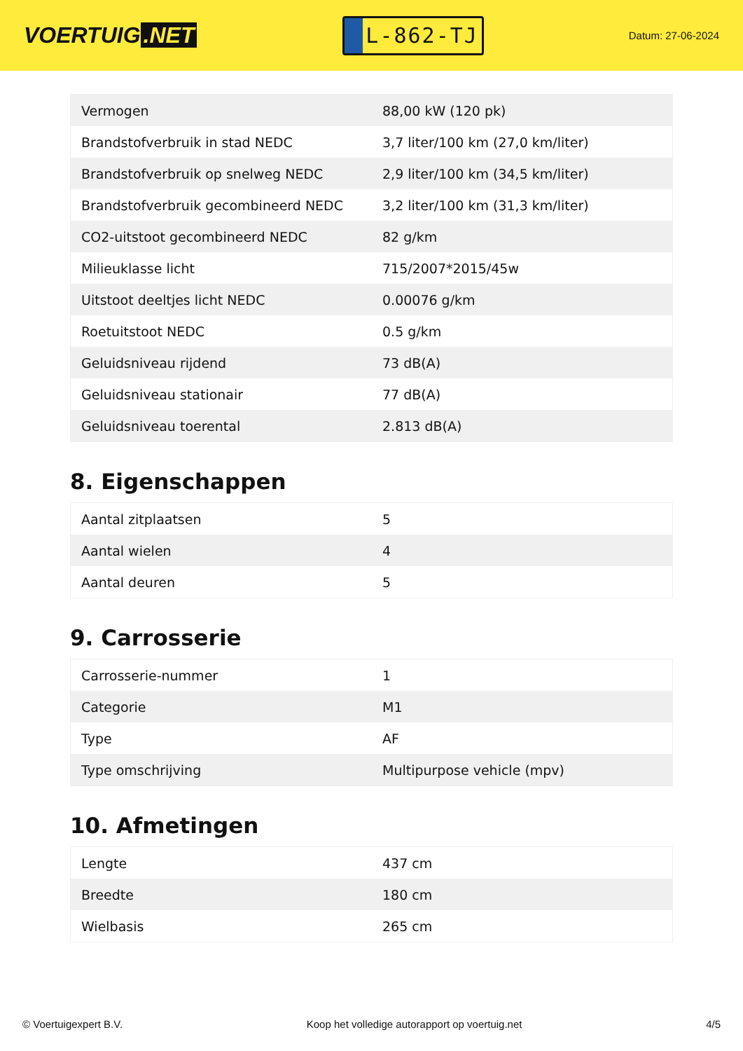VOERTUIG.NET
L-862-TJ
Datum: 27-06-2024
| Vermogen | 88,00 kW (120 pk) |
| Brandstofverbruik in stad NEDC | 3,7 liter/100 km (27,0 km/liter) |
| Brandstofverbruik op snelweg NEDC | 2,9 liter/100 km (34,5 km/liter) |
| Brandstofverbruik gecombineerd NEDC | 3,2 liter/100 km (31,3 km/liter) |
| CO2-uitstoot gecombineerd NEDC | 82 g/km |
| Milieuklasse licht | 715/2007*2015/45w |
| Uitstoot deeltjes licht NEDC | 0.00076 g/km |
| Roetuitstoot NEDC | 0.5 g/km |
| Geluidsniveau rijdend | 73 dB(A) |
| Geluidsniveau stationair | 77 dB(A) |
| Geluidsniveau toerental | 2.813 dB(A) |
8. Eigenschappen
| Aantal zitplaatsen | 5 |
| Aantal wielen | 4 |
| Aantal deuren | 5 |
9. Carrosserie
| Carrosserie-nummer | 1 |
| Categorie | M1 |
| Type | AF |
| Type omschrijving | Multipurpose vehicle (mpv) |
10. Afmetingen
| Lengte | 437 cm |
| Breedte | 180 cm |
| Wielbasis | 265 cm |
© Voertuigexpert B.V. Koop het volledige autorapport op voertuig.net 4/5